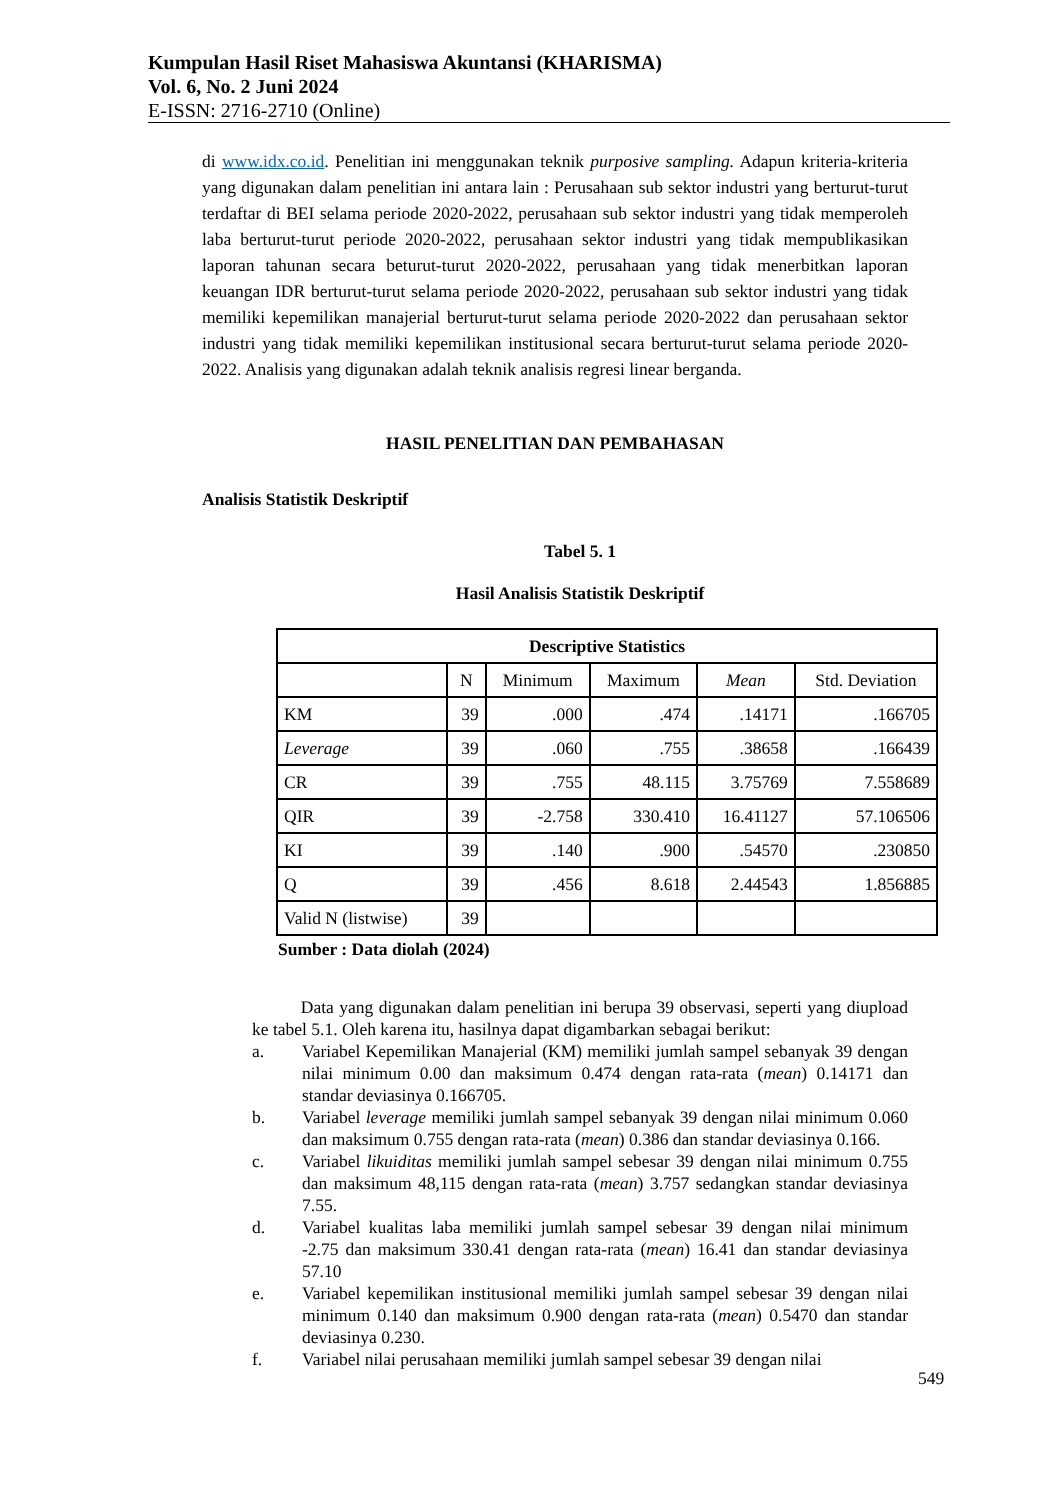Kumpulan Hasil Riset Mahasiswa Akuntansi (KHARISMA)
Vol. 6, No. 2 Juni 2024
E-ISSN: 2716-2710 (Online)
di www.idx.co.id. Penelitian ini menggunakan teknik purposive sampling. Adapun kriteria-kriteria yang digunakan dalam penelitian ini antara lain : Perusahaan sub sektor industri yang berturut-turut terdaftar di BEI selama periode 2020-2022, perusahaan sub sektor industri yang tidak memperoleh laba berturut-turut periode 2020-2022, perusahaan sektor industri yang tidak mempublikasikan laporan tahunan secara beturut-turut 2020-2022, perusahaan yang tidak menerbitkan laporan keuangan IDR berturut-turut selama periode 2020-2022, perusahaan sub sektor industri yang tidak memiliki kepemilikan manajerial berturut-turut selama periode 2020-2022 dan perusahaan sektor industri yang tidak memiliki kepemilikan institusional secara berturut-turut selama periode 2020-2022. Analisis yang digunakan adalah teknik analisis regresi linear berganda.
HASIL PENELITIAN DAN PEMBAHASAN
Analisis Statistik Deskriptif
Tabel 5. 1
Hasil Analisis Statistik Deskriptif
| Descriptive Statistics | | | | | |
| --- | --- | --- | --- | --- | --- |
| | N | Minimum | Maximum | Mean | Std. Deviation |
| KM | 39 | .000 | .474 | .14171 | .166705 |
| Leverage | 39 | .060 | .755 | .38658 | .166439 |
| CR | 39 | .755 | 48.115 | 3.75769 | 7.558689 |
| QIR | 39 | -2.758 | 330.410 | 16.41127 | 57.106506 |
| KI | 39 | .140 | .900 | .54570 | .230850 |
| Q | 39 | .456 | 8.618 | 2.44543 | 1.856885 |
| Valid N (listwise) | 39 | | | | |
Sumber : Data diolah (2024)
Data yang digunakan dalam penelitian ini berupa 39 observasi, seperti yang diupload ke tabel 5.1. Oleh karena itu, hasilnya dapat digambarkan sebagai berikut:
a. Variabel Kepemilikan Manajerial (KM) memiliki jumlah sampel sebanyak 39 dengan nilai minimum 0.00 dan maksimum 0.474 dengan rata-rata (mean) 0.14171 dan standar deviasinya 0.166705.
b. Variabel leverage memiliki jumlah sampel sebanyak 39 dengan nilai minimum 0.060 dan maksimum 0.755 dengan rata-rata (mean) 0.386 dan standar deviasinya 0.166.
c. Variabel likuiditas memiliki jumlah sampel sebesar 39 dengan nilai minimum 0.755 dan maksimum 48,115 dengan rata-rata (mean) 3.757 sedangkan standar deviasinya 7.55.
d. Variabel kualitas laba memiliki jumlah sampel sebesar 39 dengan nilai minimum -2.75 dan maksimum 330.41 dengan rata-rata (mean) 16.41 dan standar deviasinya 57.10
e. Variabel kepemilikan institusional memiliki jumlah sampel sebesar 39 dengan nilai minimum 0.140 dan maksimum 0.900 dengan rata-rata (mean) 0.5470 dan standar deviasinya 0.230.
f. Variabel nilai perusahaan memiliki jumlah sampel sebesar 39 dengan nilai
549